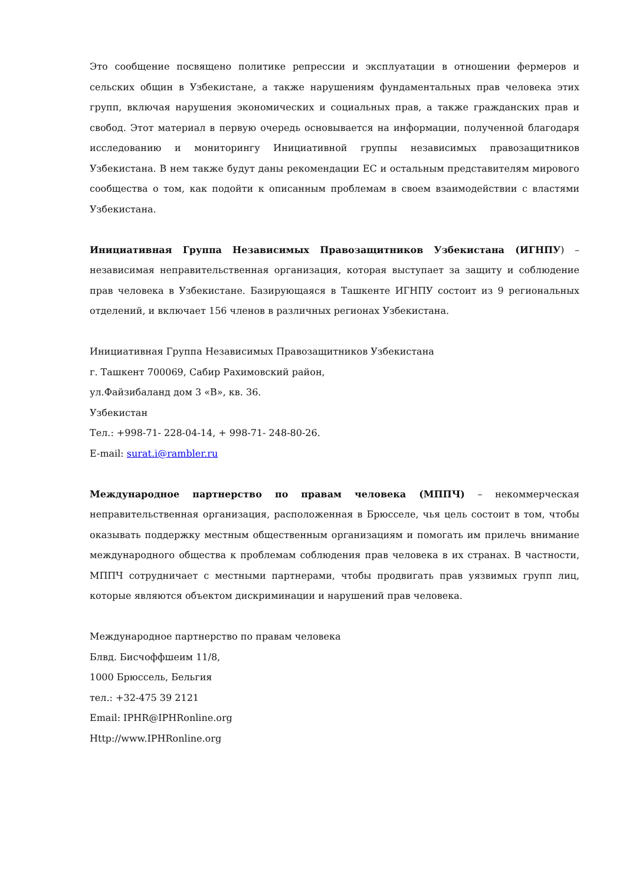Это сообщение посвящено политике репрессии и эксплуатации в отношении фермеров и сельских общин в Узбекистане, а также нарушениям фундаментальных прав человека этих групп, включая нарушения экономических и социальных прав, а также гражданских прав и свобод. Этот материал в первую очередь основывается на информации, полученной благодаря исследованию и мониторингу Инициативной группы независимых правозащитников Узбекистана. В нем также будут даны рекомендации ЕС и остальным представителям мирового сообщества о том, как подойти к описанным проблемам в своем взаимодействии с властями Узбекистана.
Инициативная Группа Независимых Правозащитников Узбекистана (ИГНПУ) – независимая неправительственная организация, которая выступает за защиту и соблюдение прав человека в Узбекистане. Базирующаяся в Ташкенте ИГНПУ состоит из 9 региональных отделений, и включает 156 членов в различных регионах Узбекистана.
Инициативная Группа Независимых Правозащитников Узбекистана
г. Ташкент 700069, Сабир Рахимовский район,
ул.Файзибаланд дом 3 «В», кв. 36.
Узбекистан
Тел.: +998-71- 228-04-14, + 998-71- 248-80-26.
E-mail: surat.i@rambler.ru
Международное партнерство по правам человека (МППЧ) – некоммерческая неправительственная организация, расположенная в Брюсселе, чья цель состоит в том, чтобы оказывать поддержку местным общественным организациям и помогать им прилечь внимание международного общества к проблемам соблюдения прав человека в их странах. В частности, МППЧ сотрудничает с местными партнерами, чтобы продвигать прав уязвимых групп лиц, которые являются объектом дискриминации и нарушений прав человека.
Международное партнерство по правам человека
Блвд. Бисчоффшеим 11/8,
1000 Брюссель, Бельгия
тел.: +32-475 39 2121
Email: IPHR@IPHRonline.org
Http://www.IPHRonline.org